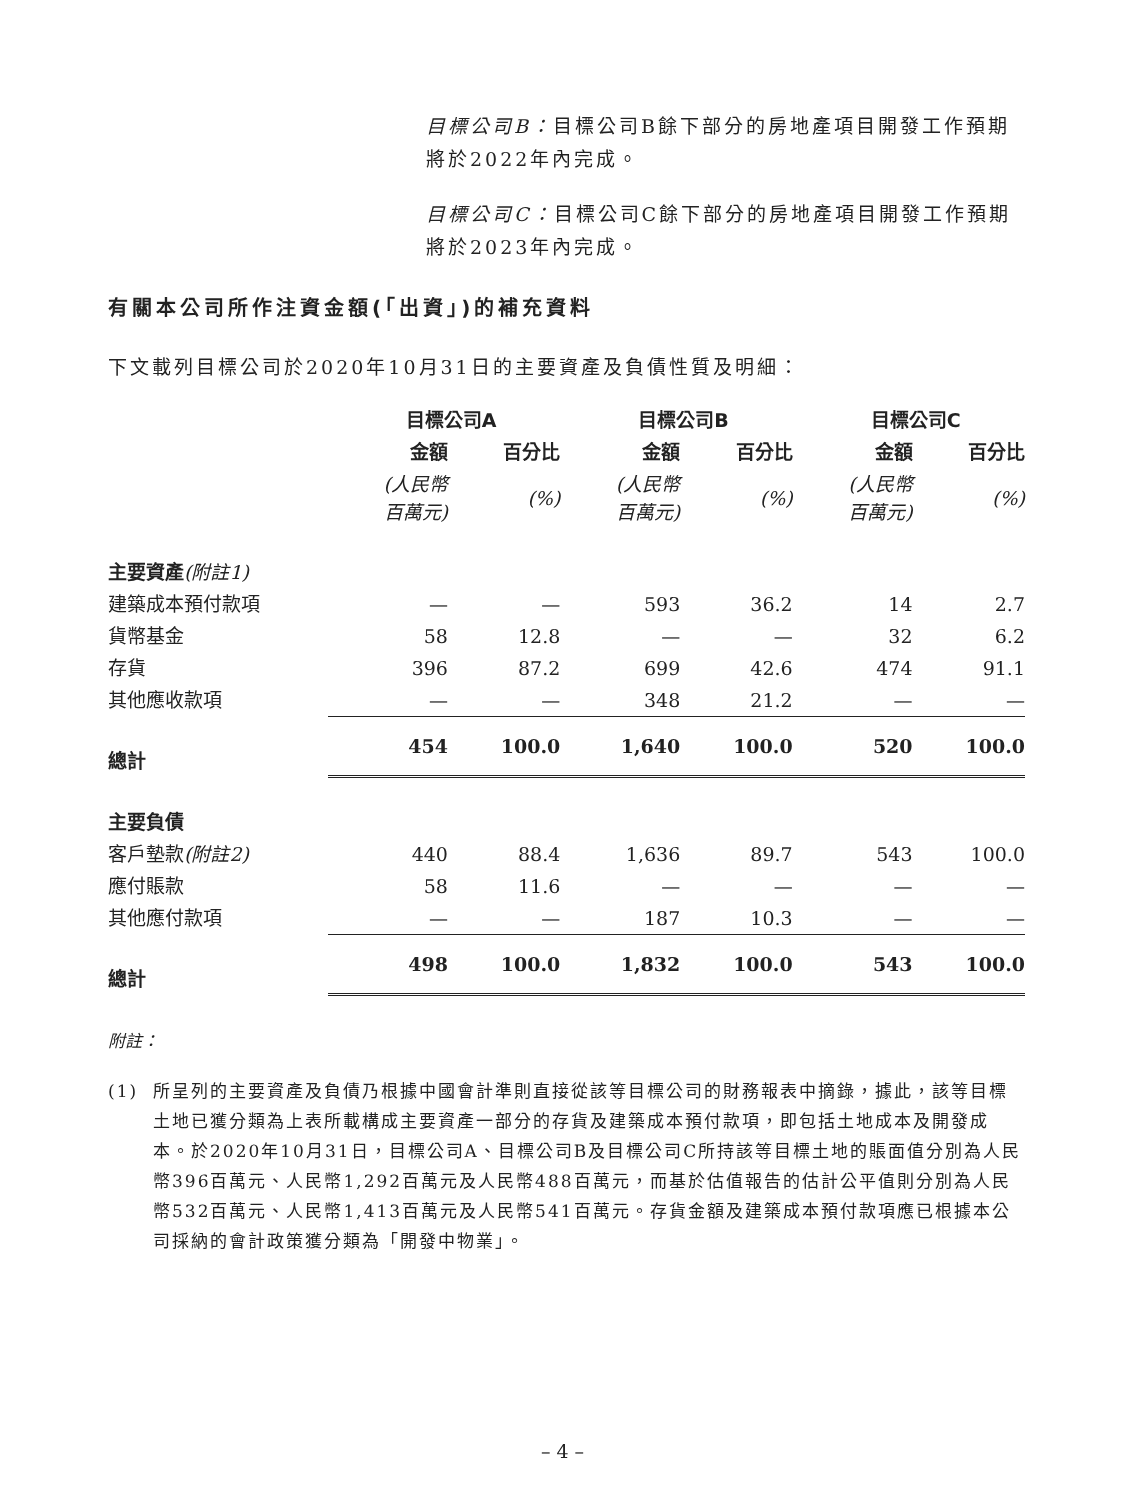目標公司B：目標公司B餘下部分的房地產項目開發工作預期將於2022年內完成。
目標公司C：目標公司C餘下部分的房地產項目開發工作預期將於2023年內完成。
有關本公司所作注資金額(「出資」)的補充資料
下文載列目標公司於2020年10月31日的主要資產及負債性質及明細：
| | 目標公司A | | 目標公司B | | 目標公司C | |
| --- | --- | --- | --- | --- | --- | --- |
| | 金額 | 百分比 | 金額 | 百分比 | 金額 | 百分比 |
| | (人民幣 百萬元) | (%) | (人民幣 百萬元) | (%) | (人民幣 百萬元) | (%) |
| 主要資產 (附註1) | | | | | | |
| 建築成本預付款項 | — | — | 593 | 36.2 | 14 | 2.7 |
| 貨幣基金 | 58 | 12.8 | — | — | 32 | 6.2 |
| 存貨 | 396 | 87.2 | 699 | 42.6 | 474 | 91.1 |
| 其他應收款項 | — | — | 348 | 21.2 | — | — |
| 總計 | 454 | 100.0 | 1,640 | 100.0 | 520 | 100.0 |
| 主要負債 | | | | | | |
| 客戶墊款 (附註2) | 440 | 88.4 | 1,636 | 89.7 | 543 | 100.0 |
| 應付賬款 | 58 | 11.6 | — | — | — | — |
| 其他應付款項 | — | — | 187 | 10.3 | — | — |
| 總計 | 498 | 100.0 | 1,832 | 100.0 | 543 | 100.0 |
附註：
(1) 所呈列的主要資產及負債乃根據中國會計準則直接從該等目標公司的財務報表中摘錄，據此，該等目標土地已獲分類為上表所載構成主要資產一部分的存貨及建築成本預付款項，即包括土地成本及開發成本。於2020年10月31日，目標公司A、目標公司B及目標公司C所持該等目標土地的賬面值分別為人民幣396百萬元、人民幣1,292百萬元及人民幣488百萬元，而基於估值報告的估計公平值則分別為人民幣532百萬元、人民幣1,413百萬元及人民幣541百萬元。存貨金額及建築成本預付款項應已根據本公司採納的會計政策獲分類為「開發中物業」。
– 4 –